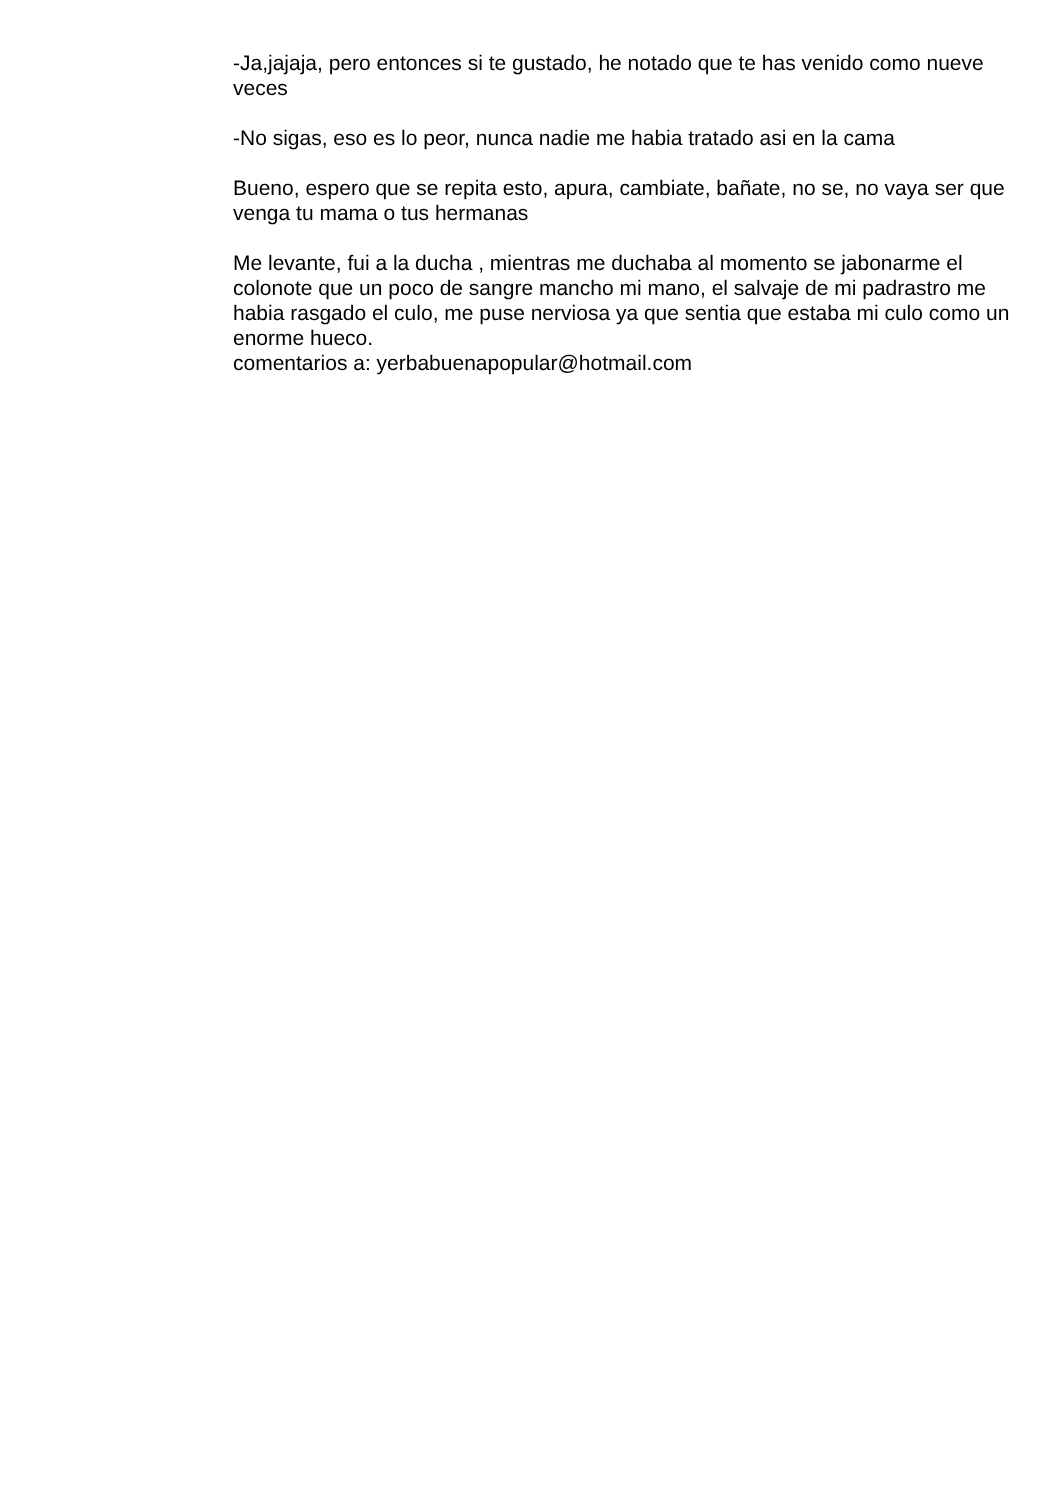-Ja,jajaja, pero entonces si te gustado, he notado que te has venido como nueve veces
-No sigas, eso es lo peor, nunca nadie me habia tratado asi en la cama
Bueno, espero que se repita esto, apura, cambiate, bañate, no se, no vaya ser que venga tu mama o tus hermanas
Me levante, fui a la ducha , mientras me duchaba al momento se jabonarme el colonote que un poco de sangre mancho mi mano, el salvaje de mi padrastro me habia rasgado el culo, me puse nerviosa ya que sentia que estaba mi culo como un enorme hueco.
comentarios a: yerbabuenapopular@hotmail.com